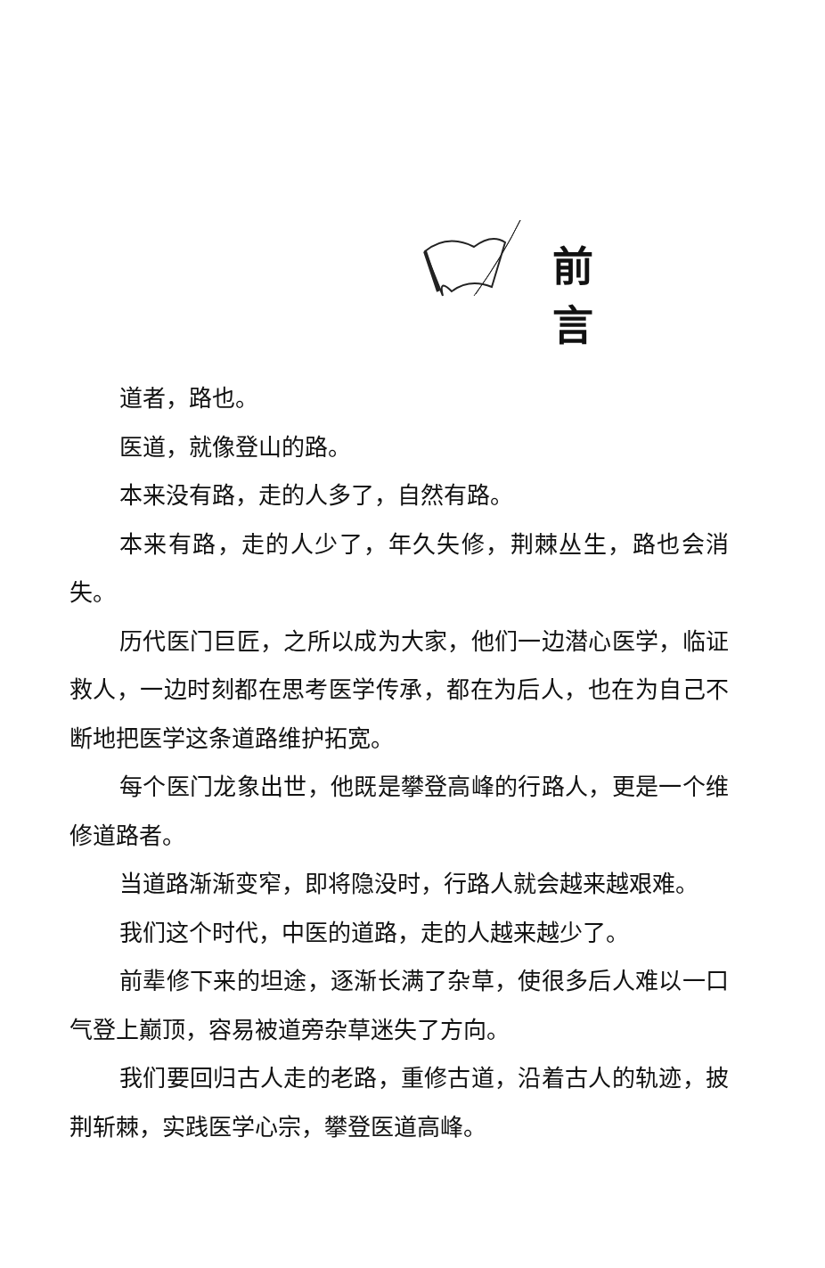前 言
道者，路也。
医道，就像登山的路。
本来没有路，走的人多了，自然有路。
本来有路，走的人少了，年久失修，荆棘丛生，路也会消失。
历代医门巨匠，之所以成为大家，他们一边潜心医学，临证救人，一边时刻都在思考医学传承，都在为后人，也在为自己不断地把医学这条道路维护拓宽。
每个医门龙象出世，他既是攀登高峰的行路人，更是一个维修道路者。
当道路渐渐变窄，即将隐没时，行路人就会越来越艰难。
我们这个时代，中医的道路，走的人越来越少了。
前辈修下来的坦途，逐渐长满了杂草，使很多后人难以一口气登上巅顶，容易被道旁杂草迷失了方向。
我们要回归古人走的老路，重修古道，沿着古人的轨迹，披荆斩棘，实践医学心宗，攀登医道高峰。